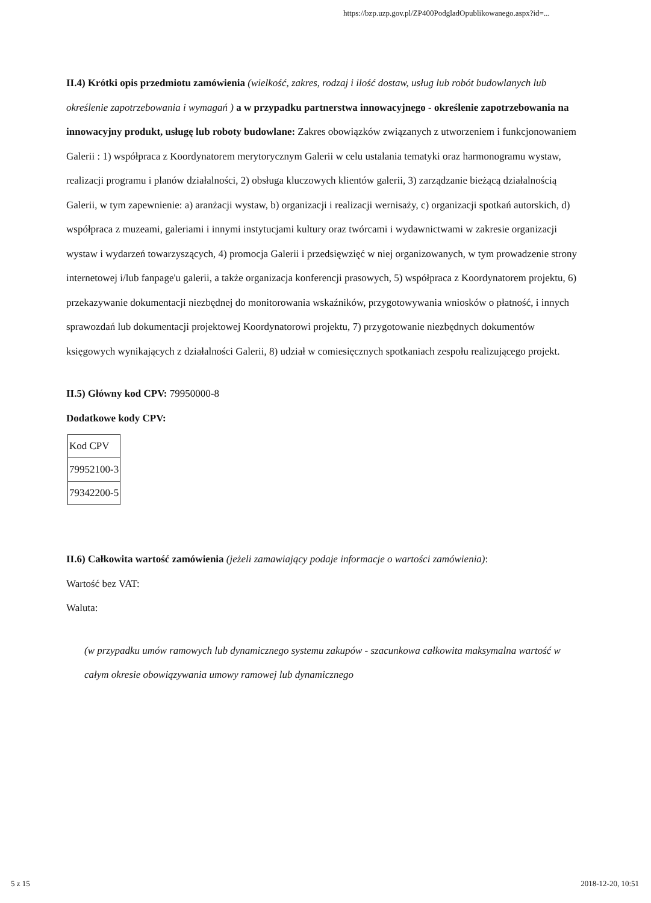https://bzp.uzp.gov.pl/ZP400PodgladOpublikowanego.aspx?id=...
II.4) Krótki opis przedmiotu zamówienia (wielkość, zakres, rodzaj i ilość dostaw, usług lub robót budowlanych lub określenie zapotrzebowania i wymagań ) a w przypadku partnerstwa innowacyjnego - określenie zapotrzebowania na innowacyjny produkt, usługę lub roboty budowlane: Zakres obowiązków związanych z utworzeniem i funkcjonowaniem Galerii : 1) współpraca z Koordynatorem merytorycznym Galerii w celu ustalania tematyki oraz harmonogramu wystaw, realizacji programu i planów działalności, 2) obsługa kluczowych klientów galerii, 3) zarządzanie bieżącą działalnością Galerii, w tym zapewnienie: a) aranżacji wystaw, b) organizacji i realizacji wernisaży, c) organizacji spotkań autorskich, d) współpraca z muzeami, galeriami i innymi instytucjami kultury oraz twórcami i wydawnictwami w zakresie organizacji wystaw i wydarzeń towarzyszących, 4) promocja Galerii i przedsięwzięć w niej organizowanych, w tym prowadzenie strony internetowej i/lub fanpage'u galerii, a także organizacja konferencji prasowych, 5) współpraca z Koordynatorem projektu, 6) przekazywanie dokumentacji niezbędnej do monitorowania wskaźników, przygotowywania wniosków o płatność, i innych sprawozdań lub dokumentacji projektowej Koordynatorowi projektu, 7) przygotowanie niezbędnych dokumentów księgowych wynikających z działalności Galerii, 8) udział w comiesięcznych spotkaniach zespołu realizującego projekt.
II.5) Główny kod CPV: 79950000-8
Dodatkowe kody CPV:
| Kod CPV |
| 79952100-3 |
| 79342200-5 |
II.6) Całkowita wartość zamówienia (jeżeli zamawiający podaje informacje o wartości zamówienia):
Wartość bez VAT:
Waluta:
(w przypadku umów ramowych lub dynamicznego systemu zakupów - szacunkowa całkowita maksymalna wartość w całym okresie obowiązywania umowy ramowej lub dynamicznego
5 z 15 2018-12-20, 10:51